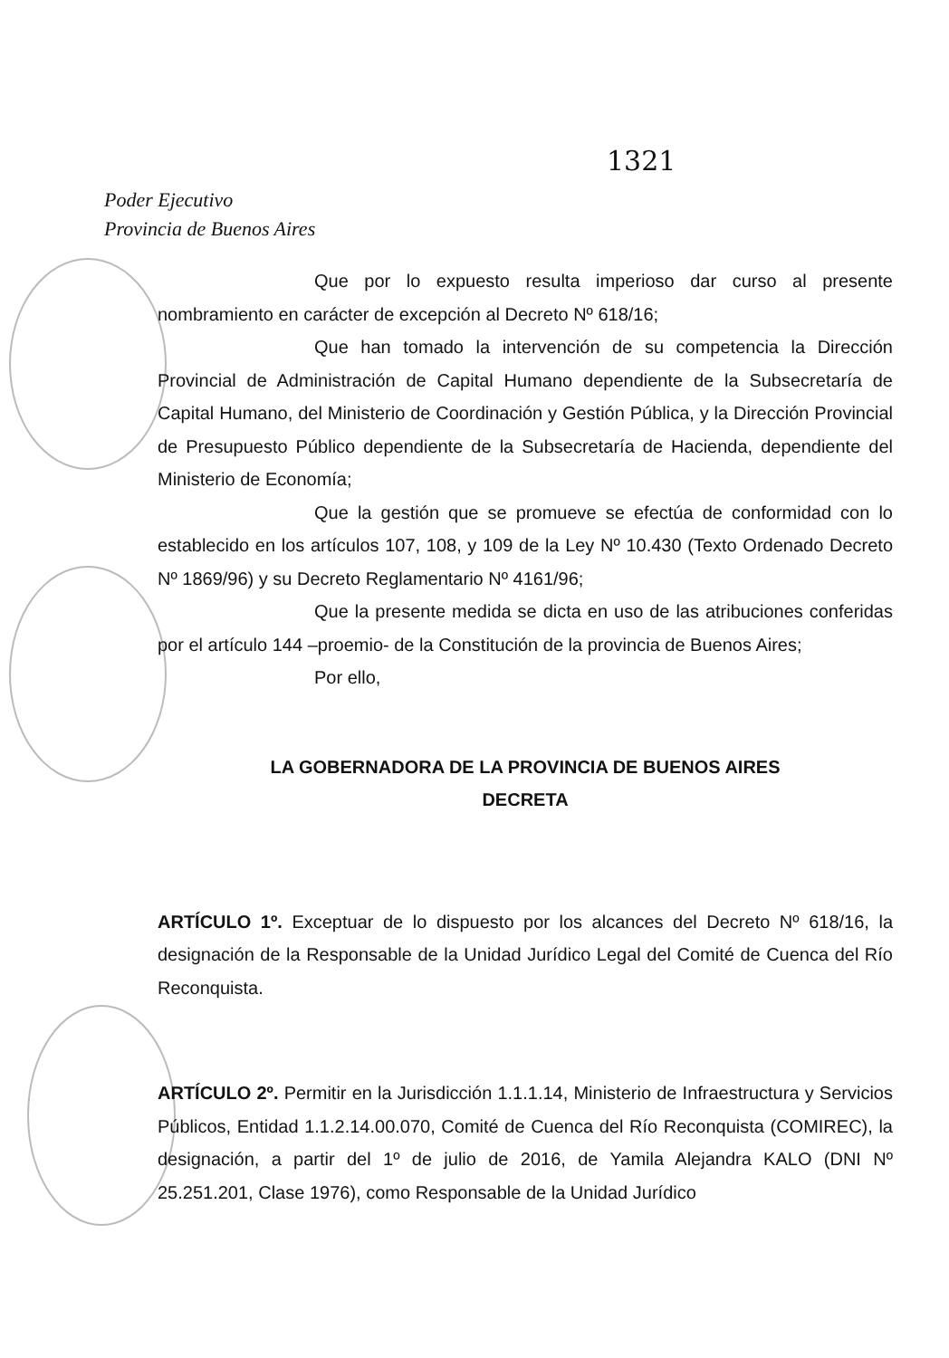1321
Poder Ejecutivo
Provincia de Buenos Aires
Que por lo expuesto resulta imperioso dar curso al presente nombramiento en carácter de excepción al Decreto Nº 618/16;
Que han tomado la intervención de su competencia la Dirección Provincial de Administración de Capital Humano dependiente de la Subsecretaría de Capital Humano, del Ministerio de Coordinación y Gestión Pública, y la Dirección Provincial de Presupuesto Público dependiente de la Subsecretaría de Hacienda, dependiente del Ministerio de Economía;
Que la gestión que se promueve se efectúa de conformidad con lo establecido en los artículos 107, 108, y 109 de la Ley Nº 10.430 (Texto Ordenado Decreto Nº 1869/96) y su Decreto Reglamentario Nº 4161/96;
Que la presente medida se dicta en uso de las atribuciones conferidas por el artículo 144 –proemio- de la Constitución de la provincia de Buenos Aires;
Por ello,
LA GOBERNADORA DE LA PROVINCIA DE BUENOS AIRES
DECRETA
ARTÍCULO 1º. Exceptuar de lo dispuesto por los alcances del Decreto Nº 618/16, la designación de la Responsable de la Unidad Jurídico Legal del Comité de Cuenca del Río Reconquista.
ARTÍCULO 2º. Permitir en la Jurisdicción 1.1.1.14, Ministerio de Infraestructura y Servicios Públicos, Entidad 1.1.2.14.00.070, Comité de Cuenca del Río Reconquista (COMIREC), la designación, a partir del 1º de julio de 2016, de Yamila Alejandra KALO (DNI Nº 25.251.201, Clase 1976), como Responsable de la Unidad Jurídico